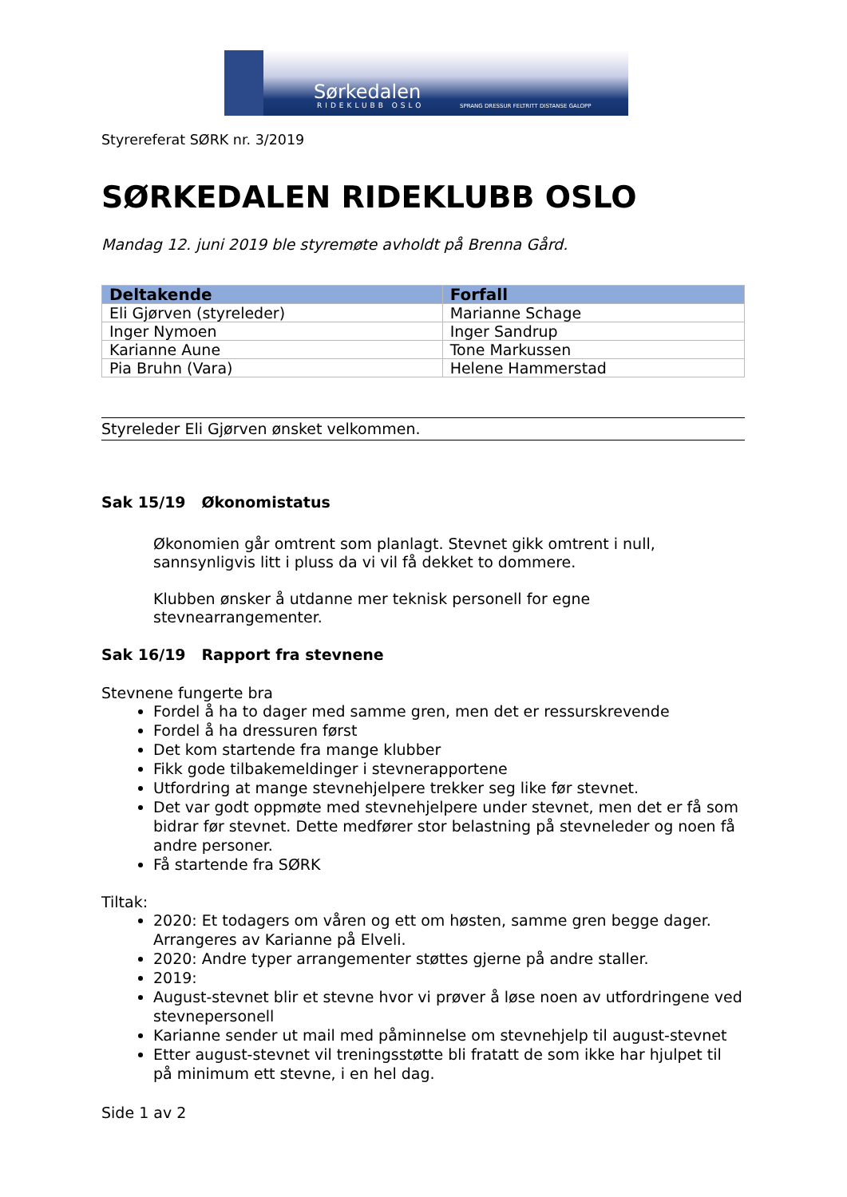Sørkedalen
SPRANG DRESSUR FELTRITT DISTANSE GALOPP
RIDEKLUBB OSLO
Styrereferat SØRK nr. 3/2019
SØRKEDALEN RIDEKLUBB OSLO
Mandag 12. juni 2019 ble styremøte avholdt på Brenna Gård.
| Deltakende | Forfall |
| --- | --- |
| Eli Gjørven (styreleder) | Marianne Schage |
| Inger Nymoen | Inger Sandrup |
| Karianne Aune | Tone Markussen |
| Pia Bruhn (Vara) | Helene Hammerstad |
Styreleder Eli Gjørven ønsket velkommen.
Sak 15/19 Økonomistatus
Økonomien går omtrent som planlagt. Stevnet gikk omtrent i null, sannsynligvis litt i pluss da vi vil få dekket to dommere.
Klubben ønsker å utdanne mer teknisk personell for egne stevnearrangementer.
Sak 16/19 Rapport fra stevnene
Stevnene fungerte bra
Fordel å ha to dager med samme gren, men det er ressurskrevende
Fordel å ha dressuren først
Det kom startende fra mange klubber
Fikk gode tilbakemeldinger i stevnerapportene
Utfordring at mange stevnehjelpere trekker seg like før stevnet.
Det var godt oppmøte med stevnehjelpere under stevnet, men det er få som bidrar før stevnet. Dette medfører stor belastning på stevneleder og noen få andre personer.
Få startende fra SØRK
Tiltak:
2020: Et todagers om våren og ett om høsten, samme gren begge dager. Arrangeres av Karianne på Elveli.
2020: Andre typer arrangementer støttes gjerne på andre staller.
2019:
August-stevnet blir et stevne hvor vi prøver å løse noen av utfordringene ved stevnepersonell
Karianne sender ut mail med påminnelse om stevnehjelp til august-stevnet
Etter august-stevnet vil treningsstøtte bli fratatt de som ikke har hjulpet til på minimum ett stevne, i en hel dag.
Side 1 av 2